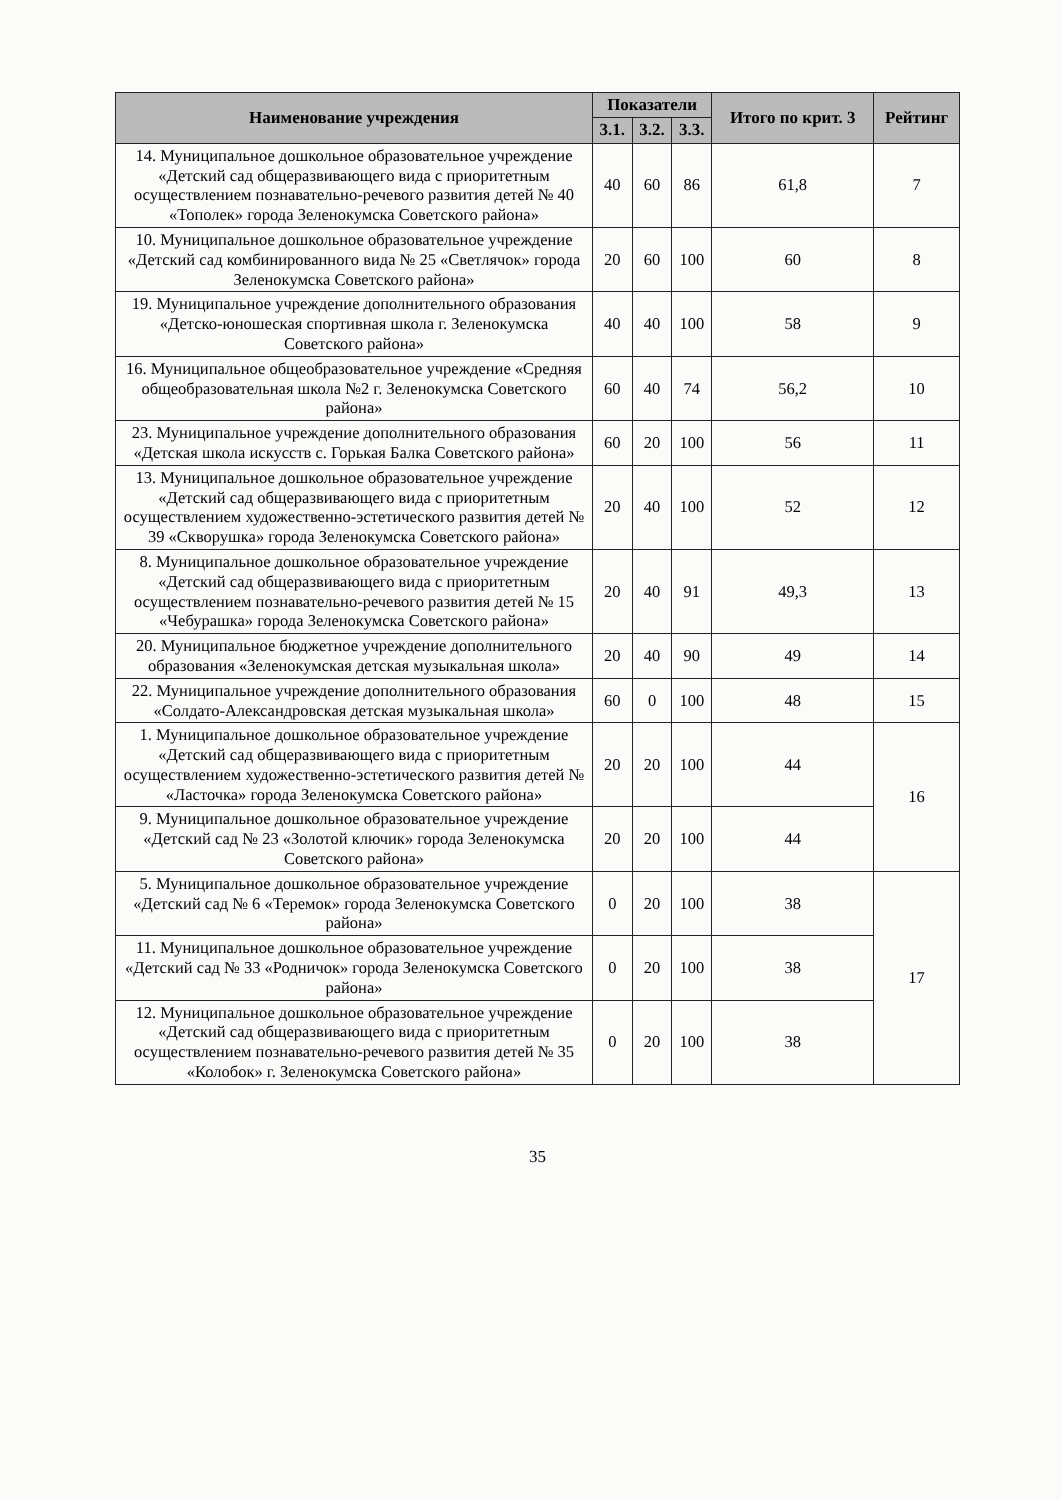| Наименование учреждения | Показатели | | | Итого по крит. 3 | Рейтинг |
| --- | --- | --- | --- | --- | --- |
| | 3.1. | 3.2. | 3.3. | | |
| 14. Муниципальное дошкольное образовательное учреждение «Детский сад общеразвивающего вида с приоритетным осуществлением познавательно-речевого развития детей № 40 «Тополек» города Зеленокумска Советского района» | 40 | 60 | 86 | 61,8 | 7 |
| 10. Муниципальное дошкольное образовательное учреждение «Детский сад комбинированного вида № 25 «Светлячок» города Зеленокумска Советского района» | 20 | 60 | 100 | 60 | 8 |
| 19. Муниципальное учреждение дополнительного образования «Детско-юношеская спортивная школа г. Зеленокумска Советского района» | 40 | 40 | 100 | 58 | 9 |
| 16. Муниципальное общеобразовательное учреждение «Средняя общеобразовательная школа №2 г. Зеленокумска Советского района» | 60 | 40 | 74 | 56,2 | 10 |
| 23. Муниципальное учреждение дополнительного образования «Детская школа искусств с. Горькая Балка Советского района» | 60 | 20 | 100 | 56 | 11 |
| 13. Муниципальное дошкольное образовательное учреждение «Детский сад общеразвивающего вида с приоритетным осуществлением художественно-эстетического развития детей № 39 «Скворушка» города Зеленокумска Советского района» | 20 | 40 | 100 | 52 | 12 |
| 8. Муниципальное дошкольное образовательное учреждение «Детский сад общеразвивающего вида с приоритетным осуществлением познавательно-речевого развития детей № 15 «Чебурашка» города Зеленокумска Советского района» | 20 | 40 | 91 | 49,3 | 13 |
| 20. Муниципальное бюджетное учреждение дополнительного образования «Зеленокумская детская музыкальная школа» | 20 | 40 | 90 | 49 | 14 |
| 22. Муниципальное учреждение дополнительного образования «Солдато-Александровская детская музыкальная школа» | 60 | 0 | 100 | 48 | 15 |
| 1. Муниципальное дошкольное образовательное учреждение «Детский сад общеразвивающего вида с приоритетным осуществлением художественно-эстетического развития детей № «Ласточка» города Зеленокумска Советского района» | 20 | 20 | 100 | 44 | 16 |
| 9. Муниципальное дошкольное образовательное учреждение «Детский сад № 23 «Золотой ключик» города Зеленокумска Советского района» | 20 | 20 | 100 | 44 | |
| 5. Муниципальное дошкольное образовательное учреждение «Детский сад № 6 «Теремок» города Зеленокумска Советского района» | 0 | 20 | 100 | 38 | 17 |
| 11. Муниципальное дошкольное образовательное учреждение «Детский сад № 33 «Родничок» города Зеленокумска Советского района» | 0 | 20 | 100 | 38 | |
| 12. Муниципальное дошкольное образовательное учреждение «Детский сад общеразвивающего вида с приоритетным осуществлением познавательно-речевого развития детей № 35 «Колобок» г. Зеленокумска Советского района» | 0 | 20 | 100 | 38 | |
35